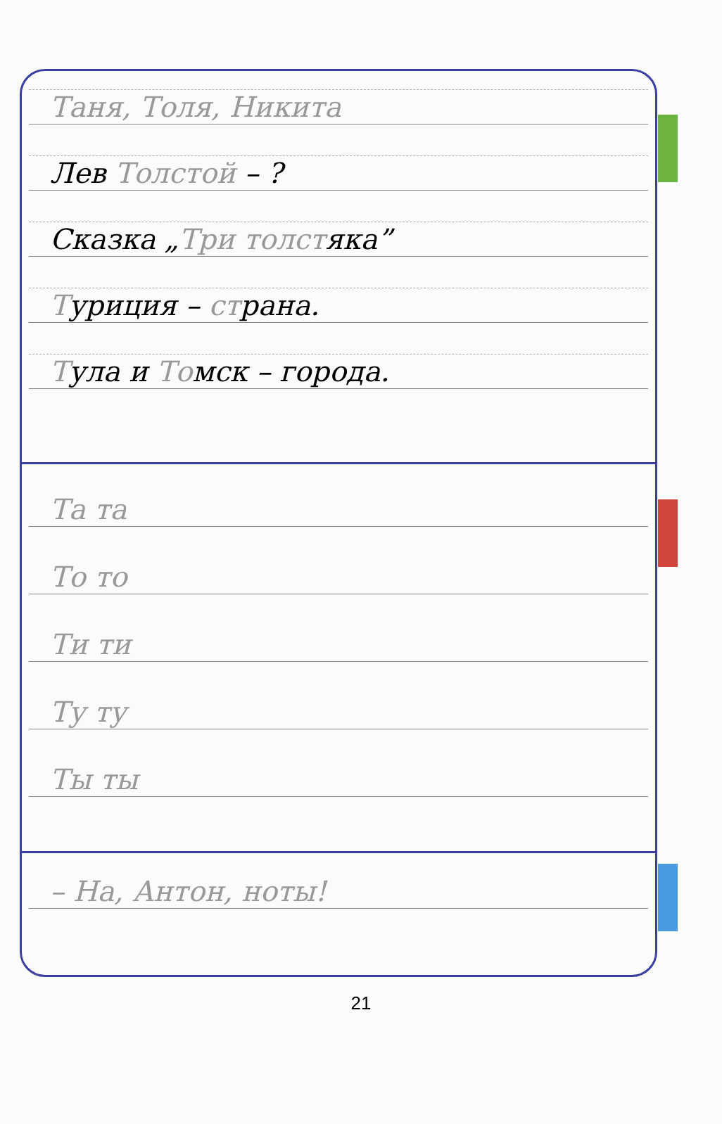Таня, Толя, Никита
Лев Толстой – ?
Сказка „Три толстяка”
Туриция – страна.
Тула и Томск – города.
Та та
То то
Ти ти
Ту ту
Ты ты
– На, Антон, ноты!
21